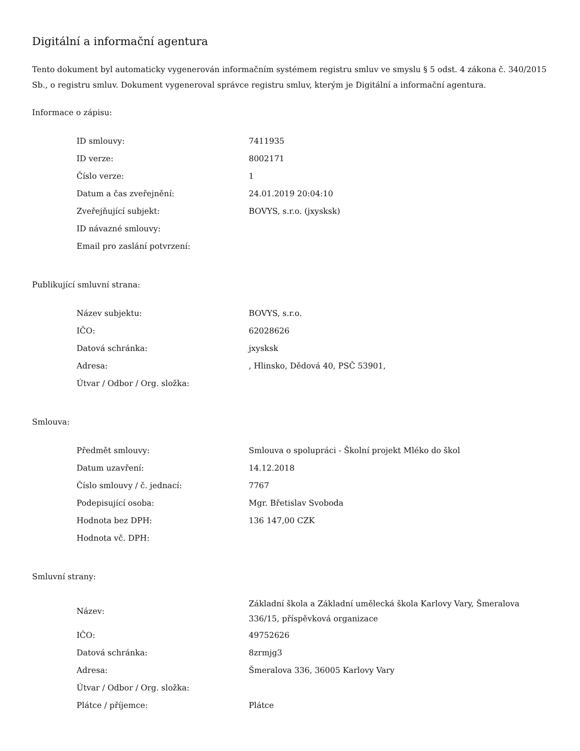Digitální a informační agentura
Tento dokument byl automaticky vygenerován informačním systémem registru smluv ve smyslu § 5 odst. 4 zákona č. 340/2015 Sb., o registru smluv. Dokument vygeneroval správce registru smluv, kterým je Digitální a informační agentura.
Informace o zápisu:
| ID smlouvy: | 7411935 |
| ID verze: | 8002171 |
| Číslo verze: | 1 |
| Datum a čas zveřejnění: | 24.01.2019 20:04:10 |
| Zveřejňující subjekt: | BOVYS, s.r.o. (jxysksk) |
| ID návazné smlouvy: | |
| Email pro zaslání potvrzení: | |
Publikující smluvní strana:
| Název subjektu: | BOVYS, s.r.o. |
| IČO: | 62028626 |
| Datová schránka: | jxysksk |
| Adresa: | , Hlinsko, Dědová 40, PSČ 53901, |
| Útvar / Odbor / Org. složka: | |
Smlouva:
| Předmět smlouvy: | Smlouva o spolupráci - Školní projekt Mléko do škol |
| Datum uzavření: | 14.12.2018 |
| Číslo smlouvy / č. jednací: | 7767 |
| Podepisující osoba: | Mgr. Břetislav Svoboda |
| Hodnota bez DPH: | 136 147,00 CZK |
| Hodnota vč. DPH: | |
Smluvní strany:
| Název: | Základní škola a Základní umělecká škola Karlovy Vary, Šmeralova 336/15, příspěvková organizace |
| IČO: | 49752626 |
| Datová schránka: | 8zrmjg3 |
| Adresa: | Šmeralova 336, 36005 Karlovy Vary |
| Útvar / Odbor / Org. složka: | |
| Plátce / příjemce: | Plátce |